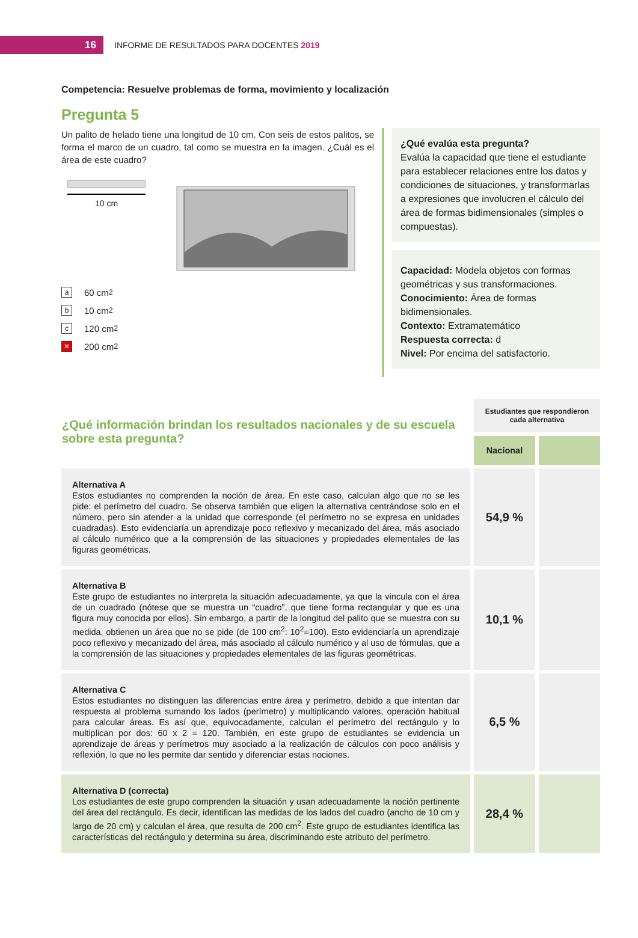16
INFORME DE RESULTADOS PARA DOCENTES 2019
Competencia: Resuelve problemas de forma, movimiento y localización
Pregunta 5
Un palito de helado tiene una longitud de 10 cm. Con seis de estos palitos, se forma el marco de un cuadro, tal como se muestra en la imagen. ¿Cuál es el área de este cuadro?
10 cm
a 60 cm<sup>2</sup>
b 10 cm<sup>2</sup>
c 120 cm<sup>2</sup>
✕ 200 cm<sup>2</sup>
¿Qué evalúa esta pregunta?
Evalúa la capacidad que tiene el estudiante para establecer relaciones entre los datos y condiciones de situaciones, y transformarlas a expresiones que involucren el cálculo del área de formas bidimensionales (simples o compuestas).
Capacidad: Modela objetos con formas geométricas y sus transformaciones.
Conocimiento: Área de formas bidimensionales.
Contexto: Extramatemático
Respuesta correcta: d
Nivel: Por encima del satisfactorio.
| ¿Qué información brindan los resultados nacionales y de su escuela sobre esta pregunta? | Estudiantes que respondieron cada alternativa | |
| | Nacional | |
| Alternativa A Estos estudiantes no comprenden la noción de área. En este caso, calculan algo que no se les pide: el perímetro del cuadro. Se observa también que eligen la alternativa centrándose solo en el número, pero sin atender a la unidad que corresponde (el perímetro no se expresa en unidades cuadradas). Esto evidenciaría un aprendizaje poco reflexivo y mecanizado del área, más asociado al cálculo numérico que a la comprensión de las situaciones y propiedades elementales de las figuras geométricas. | 54,9 % | |
| Alternativa B Este grupo de estudiantes no interpreta la situación adecuadamente, ya que la vincula con el área de un cuadrado (nótese que se muestra un “cuadro”, que tiene forma rectangular y que es una figura muy conocida por ellos). Sin embargo, a partir de la longitud del palito que se muestra con su medida, obtienen un área que no se pide (de 100 cm<sup>2</sup>: 10<sup>2</sup>=100). Esto evidenciaría un aprendizaje poco reflexivo y mecanizado del área, más asociado al cálculo numérico y al uso de fórmulas, que a la comprensión de las situaciones y propiedades elementales de las figuras geométricas. | 10,1 % | |
| Alternativa C Estos estudiantes no distinguen las diferencias entre área y perímetro, debido a que intentan dar respuesta al problema sumando los lados (perímetro) y multiplicando valores, operación habitual para calcular áreas. Es así que, equivocadamente, calculan el perímetro del rectángulo y lo multiplican por dos: 60 x 2 = 120. También, en este grupo de estudiantes se evidencia un aprendizaje de áreas y perímetros muy asociado a la realización de cálculos con poco análisis y reflexión, lo que no les permite dar sentido y diferenciar estas nociones. | 6,5 % | |
| Alternativa D (correcta) Los estudiantes de este grupo comprenden la situación y usan adecuadamente la noción pertinente del área del rectángulo. Es decir, identifican las medidas de los lados del cuadro (ancho de 10 cm y largo de 20 cm) y calculan el área, que resulta de 200 cm<sup>2</sup>. Este grupo de estudiantes identifica las características del rectángulo y determina su área, discriminando este atributo del perímetro. | 28,4 % | |